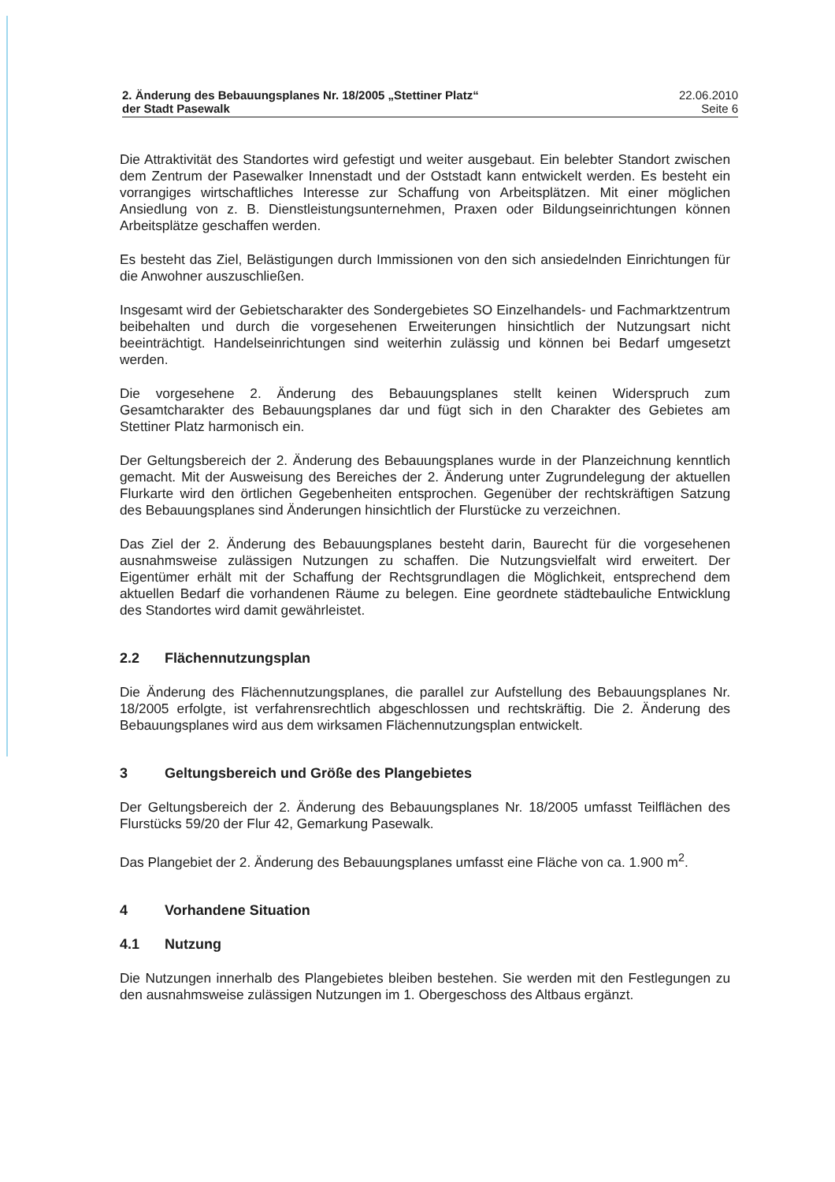2. Änderung des Bebauungsplanes Nr. 18/2005 „Stettiner Platz“der Stadt Pasewalk
22.06.2010
Seite 6
Die Attraktivität des Standortes wird gefestigt und weiter ausgebaut. Ein belebter Standort zwischen dem Zentrum der Pasewalker Innenstadt und der Oststadt kann entwickelt werden. Es besteht ein vorrangiges wirtschaftliches Interesse zur Schaffung von Arbeitsplätzen. Mit einer möglichen Ansiedlung von z. B. Dienstleistungsunternehmen, Praxen oder Bildungseinrichtungen können Arbeitsplätze geschaffen werden.
Es besteht das Ziel, Belästigungen durch Immissionen von den sich ansiedelnden Einrichtungen für die Anwohner auszuschließen.
Insgesamt wird der Gebietscharakter des Sondergebietes SO Einzelhandels- und Fachmarktzentrum beibehalten und durch die vorgesehenen Erweiterungen hinsichtlich der Nutzungsart nicht beeinträchtigt. Handelseinrichtungen sind weiterhin zulässig und können bei Bedarf umgesetzt werden.
Die vorgesehene 2. Änderung des Bebauungsplanes stellt keinen Widerspruch zum Gesamtcharakter des Bebauungsplanes dar und fügt sich in den Charakter des Gebietes am Stettiner Platz harmonisch ein.
Der Geltungsbereich der 2. Änderung des Bebauungsplanes wurde in der Planzeichnung kenntlich gemacht. Mit der Ausweisung des Bereiches der 2. Änderung unter Zugrundelegung der aktuellen Flurkarte wird den örtlichen Gegebenheiten entsprochen. Gegenüber der rechtskräftigen Satzung des Bebauungsplanes sind Änderungen hinsichtlich der Flurstücke zu verzeichnen.
Das Ziel der 2. Änderung des Bebauungsplanes besteht darin, Baurecht für die vorgesehenen ausnahmsweise zulässigen Nutzungen zu schaffen. Die Nutzungsvielfalt wird erweitert. Der Eigentümer erhält mit der Schaffung der Rechtsgrundlagen die Möglichkeit, entsprechend dem aktuellen Bedarf die vorhandenen Räume zu belegen. Eine geordnete städtebauliche Entwicklung des Standortes wird damit gewährleistet.
2.2 Flächennutzungsplan
Die Änderung des Flächennutzungsplanes, die parallel zur Aufstellung des Bebauungsplanes Nr. 18/2005 erfolgte, ist verfahrensrechtlich abgeschlossen und rechtskräftig. Die 2. Änderung des Bebauungsplanes wird aus dem wirksamen Flächennutzungsplan entwickelt.
3 Geltungsbereich und Größe des Plangebietes
Der Geltungsbereich der 2. Änderung des Bebauungsplanes Nr. 18/2005 umfasst Teilflächen des Flurstücks 59/20 der Flur 42, Gemarkung Pasewalk.
Das Plangebiet der 2. Änderung des Bebauungsplanes umfasst eine Fläche von ca. 1.900 m<sup>2</sup>.
4 Vorhandene Situation
4.1 Nutzung
Die Nutzungen innerhalb des Plangebietes bleiben bestehen. Sie werden mit den Festlegungen zu den ausnahmsweise zulässigen Nutzungen im 1. Obergeschoss des Altbaus ergänzt.